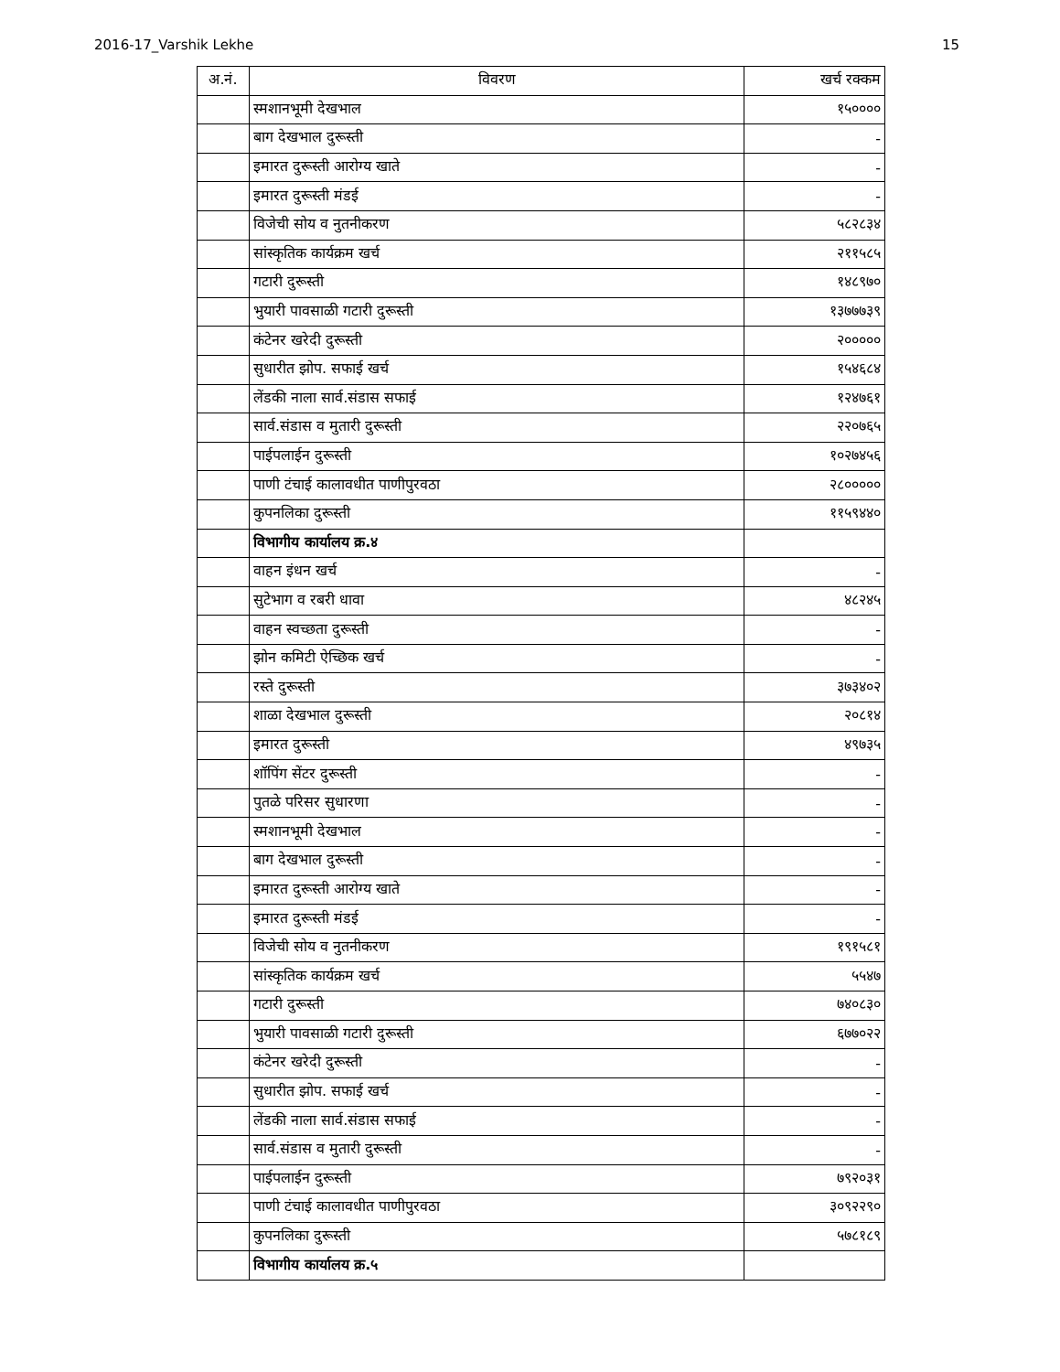2016-17_Varshik Lekhe 15
| अ.नं. | विवरण | खर्च रक्कम |
| --- | --- | --- |
| | स्मशानभूमी देखभाल | १५०००० |
| | बाग देखभाल दुरूस्ती | - |
| | इमारत दुरूस्ती आरोग्य खाते | - |
| | इमारत दुरूस्ती मंडई | - |
| | विजेची सोय व नुतनीकरण | ५८२८३४ |
| | सांस्कृतिक कार्यक्रम खर्च | २११५८५ |
| | गटारी दुरूस्ती | १४८९७० |
| | भुयारी पावसाळी गटारी दुरूस्ती | १३७७७३९ |
| | कंटेनर खरेदी दुरूस्ती | २००००० |
| | सुधारीत झोप. सफाई खर्च | १५४६८४ |
| | लेंडकी नाला सार्व.संडास सफाई | १२४७६१ |
| | सार्व.संडास व मुतारी दुरूस्ती | २२०७६५ |
| | पाईपलाईन दुरूस्ती | १०२७४५६ |
| | पाणी टंचाई कालावधीत पाणीपुरवठा | २८००००० |
| | कुपनलिका दुरूस्ती | ११५९४४० |
| | विभागीय कार्यालय क्र.४ | |
| | वाहन इंधन खर्च | - |
| | सुटेभाग व रबरी धावा | ४८२४५ |
| | वाहन स्वच्छता दुरूस्ती | - |
| | झोन कमिटी ऐच्छिक खर्च | - |
| | रस्ते दुरूस्ती | ३७३४०२ |
| | शाळा देखभाल दुरूस्ती | २०८१४ |
| | इमारत दुरूस्ती | ४९७३५ |
| | शॉपिंग सेंटर दुरूस्ती | - |
| | पुतळे परिसर सुधारणा | - |
| | स्मशानभूमी देखभाल | - |
| | बाग देखभाल दुरूस्ती | - |
| | इमारत दुरूस्ती आरोग्य खाते | - |
| | इमारत दुरूस्ती मंडई | - |
| | विजेची सोय व नुतनीकरण | १९१५८१ |
| | सांस्कृतिक कार्यक्रम खर्च | ५५४७ |
| | गटारी दुरूस्ती | ७४०८३० |
| | भुयारी पावसाळी गटारी दुरूस्ती | ६७७०२२ |
| | कंटेनर खरेदी दुरूस्ती | - |
| | सुधारीत झोप. सफाई खर्च | - |
| | लेंडकी नाला सार्व.संडास सफाई | - |
| | सार्व.संडास व मुतारी दुरूस्ती | - |
| | पाईपलाईन दुरूस्ती | ७९२०३१ |
| | पाणी टंचाई कालावधीत पाणीपुरवठा | ३०९२२९० |
| | कुपनलिका दुरूस्ती | ५७८१८९ |
| | विभागीय कार्यालय क्र.५ | |